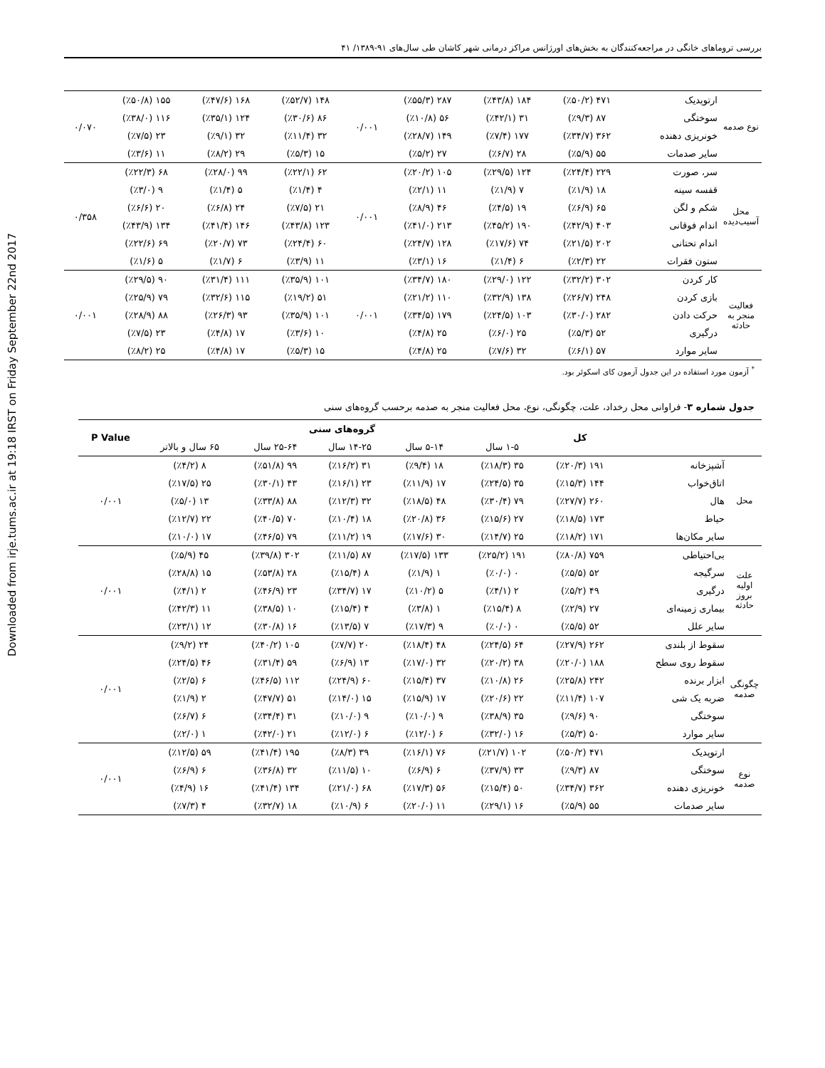Downloaded from irje.tums.ac.ir at 19:18 IRST on Friday September 22nd 2017
بررسی تروماهای خانگی در مراجعه‌کنندگان به بخش‌های اورژانس مراکز درمانی شهر کاشان طی سال‌های ۹۱-۱۳۸۹/ ۴۱
| نوع صدمه | ارتوپدیک | ۴۷۱ (٪۵۰/۲) | ۱۸۴ (٪۴۳/۸) | ۲۸۷ (٪۵۵/۳) | ۰/۰۰۱ | ۱۴۸ (٪۵۲/۷) | ۱۶۸ (٪۴۷/۶) | ۱۵۵ (٪۵۰/۸) | ۰/۰۷۰ |
| | سوختگی | ۸۷ (٪۹/۳) | ۳۱ (٪۴۲/۱) | ۵۶ (٪۱۰/۸) | | ۸۶ (٪۳۰/۶) | ۱۲۴ (٪۳۵/۱) | ۱۱۶ (٪۳۸/۰) | |
| | خونریزی دهنده | ۳۶۲ (٪۳۴/۷) | ۱۷۷ (٪۷/۴) | ۱۴۹ (٪۲۸/۷) | | ۳۲ (٪۱۱/۴) | ۳۲ (٪۹/۱) | ۲۳ (٪۷/۵) | |
| | سایر صدمات | ۵۵ (٪۵/۹) | ۲۸ (٪۶/۷) | ۲۷ (٪۵/۲) | | ۱۵ (٪۵/۳) | ۲۹ (٪۸/۲) | ۱۱ (٪۳/۶) | |
| محل آسیب‌دیده | سر، صورت | ۲۲۹ (٪۲۴/۴) | ۱۲۴ (٪۲۹/۵) | ۱۰۵ (٪۲۰/۲) | ۰/۰۰۱ | ۶۲ (٪۲۲/۱) | ۹۹ (٪۲۸/۰) | ۶۸ (٪۲۲/۳) | ۰/۳۵۸ |
| | قفسه سینه | ۱۸ (٪۱/۹) | ۷ (٪۱/۹) | ۱۱ (٪۲/۱) | | ۴ (٪۱/۴) | ۵ (٪۱/۴) | ۹ (٪۳/۰) | |
| | شکم و لگن | ۶۵ (٪۶/۹) | ۱۹ (٪۴/۵) | ۴۶ (٪۸/۹) | | ۲۱ (٪۷/۵) | ۲۴ (٪۶/۸) | ۲۰ (٪۶/۶) | |
| | اندام فوقانی | ۴۰۳ (٪۴۲/۹) | ۱۹۰ (٪۴۵/۲) | ۲۱۳ (٪۴۱/۰) | | ۱۲۳ (٪۴۳/۸) | ۱۴۶ (٪۴۱/۴) | ۱۳۴ (٪۴۳/۹) | |
| | اندام تحتانی | ۲۰۲ (٪۲۱/۵) | ۷۴ (٪۱۷/۶) | ۱۲۸ (٪۲۴/۷) | | ۶۰ (٪۲۴/۴) | ۷۳ (٪۲۰/۷) | ۶۹ (٪۲۲/۶) | |
| | ستون فقرات | ۲۲ (٪۲/۳) | ۶ (٪۱/۴) | ۱۶ (٪۳/۱) | | ۱۱ (٪۳/۹) | ۶ (٪۱/۷) | ۵ (٪۱/۶) | |
| فعالیت منجر به حادثه | کار کردن | ۳۰۲ (٪۳۲/۲) | ۱۲۲ (٪۲۹/۰) | ۱۸۰ (٪۳۴/۷) | ۰/۰۰۱ | ۱۰۱ (٪۳۵/۹) | ۱۱۱ (٪۳۱/۴) | ۹۰ (٪۲۹/۵) | ۰/۰۰۱ |
| | بازی کردن | ۲۴۸ (٪۲۶/۷) | ۱۳۸ (٪۳۲/۹) | ۱۱۰ (٪۲۱/۲) | | ۵۱ (٪۱۹/۲) | ۱۱۵ (٪۳۲/۶) | ۷۹ (٪۲۵/۹) | |
| | حرکت دادن | ۲۸۲ (٪۳۰/۰) | ۱۰۳ (٪۲۴/۵) | ۱۷۹ (٪۳۴/۵) | | ۱۰۱ (٪۳۵/۹) | ۹۳ (٪۲۶/۳) | ۸۸ (٪۲۸/۹) | |
| | درگیری | ۵۲ (٪۵/۳) | ۲۵ (٪۶/۰) | ۲۵ (٪۴/۸) | | ۱۰ (٪۳/۶) | ۱۷ (٪۴/۸) | ۲۳ (٪۷/۵) | |
| | سایر موارد | ۵۷ (٪۶/۱) | ۳۲ (٪۷/۶) | ۲۵ (٪۴/۸) | | ۱۵ (٪۵/۳) | ۱۷ (٪۴/۸) | ۲۵ (٪۸/۲) | |
<sup>*</sup> آزمون مورد استفاده در این جدول آزمون کای اسکوئر بود.
جدول شماره ۳- فراوانی محل رخداد، علت، چگونگی، نوع، محل فعالیت منجر به صدمه برحسب گروه‌های سنی
| | | کل | گروه‌های سنی | | | | | P Value |
| --- | --- | --- | --- | --- | --- | --- | --- | --- |
| | | | ۱-۵ سال | ۵-۱۴ سال | ۱۴-۲۵ سال | ۲۵-۶۴ سال | ۶۵ سال و بالاتر | |
| محل | آشپزخانه | ۱۹۱ (٪۲۰/۳) | ۳۵ (٪۱۸/۳) | ۱۸ (٪۹/۴) | ۳۱ (٪۱۶/۲) | ۹۹ (٪۵۱/۸) | ۸ (٪۴/۲) | ۰/۰۰۱ |
| | اتاق‌خواب | ۱۴۴ (٪۱۵/۳) | ۳۵ (٪۲۴/۵) | ۱۷ (٪۱۱/۹) | ۲۳ (٪۱۶/۱) | ۴۳ (٪۳۰/۱) | ۲۵ (٪۱۷/۵) | |
| | هال | ۲۶۰ (٪۲۷/۷) | ۷۹ (٪۳۰/۴) | ۴۸ (٪۱۸/۵) | ۳۲ (٪۱۲/۳) | ۸۸ (٪۳۳/۸) | ۱۳ (٪۵/۰) | |
| | حیاط | ۱۷۳ (٪۱۸/۵) | ۲۷ (٪۱۵/۶) | ۳۶ (٪۲۰/۸) | ۱۸ (٪۱۰/۴) | ۷۰ (٪۴۰/۵) | ۲۲ (٪۱۲/۷) | |
| | سایر مکان‌ها | ۱۷۱ (٪۱۸/۲) | ۲۵ (٪۱۴/۷) | ۳۰ (٪۱۷/۶) | ۱۹ (٪۱۱/۲) | ۷۹ (٪۴۶/۵) | ۱۷ (٪۱۰/۰) | |
| علت اولیه بروز حادثه | بی‌احتیاطی | ۷۵۹ (٪۸۰/۸) | ۱۹۱ (٪۲۵/۲) | ۱۳۳ (٪۱۷/۵) | ۸۷ (٪۱۱/۵) | ۳۰۲ (٪۳۹/۸) | ۴۵ (٪۵/۹) | ۰/۰۰۱ |
| | سرگیجه | ۵۲ (٪۵/۵) | ۰ (٪۰/۰) | ۱ (٪۱/۹) | ۸ (٪۱۵/۴) | ۲۸ (٪۵۳/۸) | ۱۵ (٪۲۸/۸) | |
| | درگیری | ۴۹ (٪۵/۲) | ۲ (٪۴/۱) | ۵ (٪۱۰/۲) | ۱۷ (٪۳۴/۷) | ۲۳ (٪۴۶/۹) | ۲ (٪۴/۱) | |
| | بیماری زمینه‌ای | ۲۷ (٪۲/۹) | ۸ (٪۱۵/۴) | ۱ (٪۳/۸) | ۴ (٪۱۵/۴) | ۱۰ (٪۳۸/۵) | ۱۱ (٪۴۲/۳) | |
| | سایر علل | ۵۲ (٪۵/۵) | ۰ (٪۰/۰) | ۹ (٪۱۷/۳) | ۷ (٪۱۳/۵) | ۱۶ (٪۳۰/۸) | ۱۲ (٪۲۳/۱) | |
| چگونگی صدمه | سقوط از بلندی | ۲۶۲ (٪۲۷/۹) | ۶۴ (٪۲۴/۵) | ۴۸ (٪۱۸/۴) | ۲۰ (٪۷/۷) | ۱۰۵ (٪۴۰/۲) | ۲۴ (٪۹/۲) | ۰/۰۰۱ |
| | سقوط روی سطح | ۱۸۸ (٪۲۰/۰) | ۳۸ (٪۲۰/۲) | ۳۲ (٪۱۷/۰) | ۱۳ (٪۶/۹) | ۵۹ (٪۳۱/۴) | ۴۶ (٪۲۴/۵) | |
| | ابزار برنده | ۲۴۲ (٪۲۵/۸) | ۲۶ (٪۱۰/۸) | ۳۷ (٪۱۵/۴) | ۶۰ (٪۲۴/۹) | ۱۱۲ (٪۴۶/۵) | ۶ (٪۲/۵) | |
| | ضربه یک شی | ۱۰۷ (٪۱۱/۴) | ۲۲ (٪۲۰/۶) | ۱۷ (٪۱۵/۹) | ۱۵ (٪۱۴/۰) | ۵۱ (٪۴۷/۷) | ۲ (٪۱/۹) | |
| | سوختگی | ۹۰ (٪۹/۶) | ۳۵ (٪۳۸/۹) | ۹ (٪۱۰/۰) | ۹ (٪۱۰/۰) | ۳۱ (٪۳۴/۴) | ۶ (٪۶/۷) | |
| | سایر موارد | ۵۰ (٪۵/۳) | ۱۶ (٪۳۲/۰) | ۶ (٪۱۲/۰) | ۶ (٪۱۲/۰) | ۲۱ (٪۴۲/۰) | ۱ (٪۲/۰) | |
| نوع صدمه | ارتوپدیک | ۴۷۱ (٪۵۰/۲) | ۱۰۲ (٪۲۱/۷) | ۷۶ (٪۱۶/۱) | ۳۹ (٪۸/۳) | ۱۹۵ (٪۴۱/۴) | ۵۹ (٪۱۲/۵) | ۰/۰۰۱ |
| | سوختگی | ۸۷ (٪۹/۳) | ۳۳ (٪۳۷/۹) | ۶ (٪۶/۹) | ۱۰ (٪۱۱/۵) | ۳۲ (٪۳۶/۸) | ۶ (٪۶/۹) | |
| | خونریزی دهنده | ۳۶۲ (٪۳۴/۷) | ۵۰ (٪۱۵/۴) | ۵۶ (٪۱۷/۳) | ۶۸ (٪۲۱/۰) | ۱۳۴ (٪۴۱/۴) | ۱۶ (٪۴/۹) | |
| | سایر صدمات | ۵۵ (٪۵/۹) | ۱۶ (٪۲۹/۱) | ۱۱ (٪۲۰/۰) | ۶ (٪۱۰/۹) | ۱۸ (٪۳۲/۷) | ۴ (٪۷/۳) | |